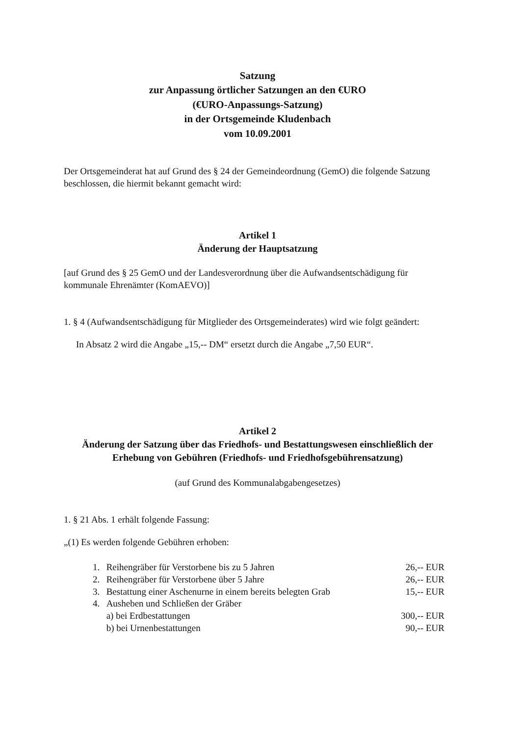Satzung
zur Anpassung örtlicher Satzungen an den €URO
(€URO-Anpassungs-Satzung)
in der Ortsgemeinde Kludenbach
vom 10.09.2001
Der Ortsgemeinderat hat auf Grund des § 24 der Gemeindeordnung (GemO) die folgende Satzung beschlossen, die hiermit bekannt gemacht wird:
Artikel 1
Änderung der Hauptsatzung
[auf Grund des § 25 GemO und der Landesverordnung über die Aufwandsentschädigung für kommunale Ehrenämter (KomAEVO)]
1. § 4 (Aufwandsentschädigung für Mitglieder des Ortsgemeinderates) wird wie folgt geändert:
In Absatz 2 wird die Angabe „15,-- DM“ ersetzt durch die Angabe „7,50 EUR“.
Artikel 2
Änderung der Satzung über das Friedhofs- und Bestattungswesen einschließlich der Erhebung von Gebühren (Friedhofs- und Friedhofsgebührensatzung)
(auf Grund des Kommunalabgabengesetzes)
1. § 21 Abs. 1 erhält folgende Fassung:
„(1) Es werden folgende Gebühren erhoben:
| 1. | Reihengräber für Verstorbene bis zu 5 Jahren | 26,-- EUR |
| 2. | Reihengräber für Verstorbene über 5 Jahre | 26,-- EUR |
| 3. | Bestattung einer Aschenurne in einem bereits belegten Grab | 15,-- EUR |
| 4. | Ausheben und Schließen der Gräber | |
| | a) bei Erdbestattungen | 300,-- EUR |
| | b) bei Urnenbestattungen | 90,-- EUR |